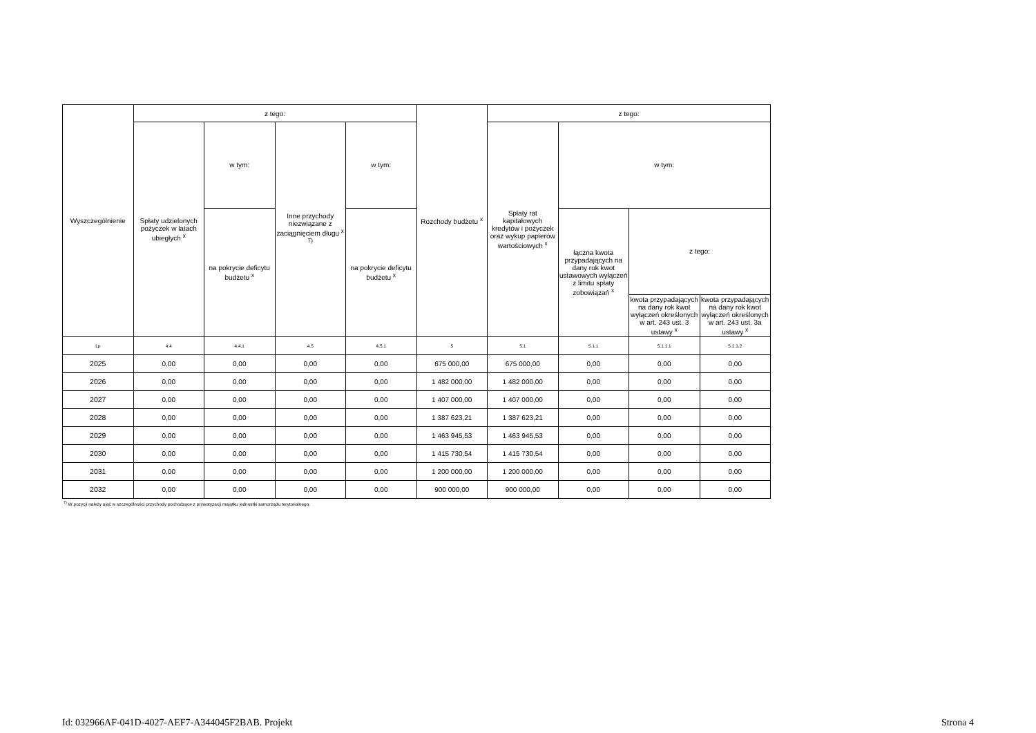| Wyszczególnienie | z tego: | | | | Rozchody budżetu <sup>x</sup> | z tego: | | | |
| --- | --- | --- | --- | --- | --- | --- | --- | --- | --- |
| | Spłaty udzielonych pożyczek w latach ubiegłych <sup>x</sup> | w tym: | Inne przychody niezwiązane z zaciągnięciem długu <sup>x 7)</sup> | w tym: | | Spłaty rat kapitałowych kredytów i pożyczek oraz wykup papierów wartościowych <sup>x</sup> | w tym: | | |
| | | na pokrycie deficytu budżetu <sup>x</sup> | | na pokrycie deficytu budżetu <sup>x</sup> | | | łączna kwota przypadających na dany rok kwot ustawowych wyłączeń z limitu spłaty zobowiązań <sup>x</sup> | z tego: | |
| | | | | | | | | kwota przypadających na dany rok kwot wyłączeń określonych w art. 243 ust. 3 ustawy <sup>x</sup> | kwota przypadających na dany rok kwot wyłączeń określonych w art. 243 ust. 3a ustawy <sup>x</sup> |
| Lp | 4.4 | 4.4.1 | 4.5 | 4.5.1 | 5 | 5.1 | 5.1.1 | 5.1.1.1 | 5.1.1.2 |
| 2025 | 0,00 | 0,00 | 0,00 | 0,00 | 675 000,00 | 675 000,00 | 0,00 | 0,00 | 0,00 |
| 2026 | 0,00 | 0,00 | 0,00 | 0,00 | 1 482 000,00 | 1 482 000,00 | 0,00 | 0,00 | 0,00 |
| 2027 | 0,00 | 0,00 | 0,00 | 0,00 | 1 407 000,00 | 1 407 000,00 | 0,00 | 0,00 | 0,00 |
| 2028 | 0,00 | 0,00 | 0,00 | 0,00 | 1 387 623,21 | 1 387 623,21 | 0,00 | 0,00 | 0,00 |
| 2029 | 0,00 | 0,00 | 0,00 | 0,00 | 1 463 945,53 | 1 463 945,53 | 0,00 | 0,00 | 0,00 |
| 2030 | 0,00 | 0,00 | 0,00 | 0,00 | 1 415 730,54 | 1 415 730,54 | 0,00 | 0,00 | 0,00 |
| 2031 | 0,00 | 0,00 | 0,00 | 0,00 | 1 200 000,00 | 1 200 000,00 | 0,00 | 0,00 | 0,00 |
| 2032 | 0,00 | 0,00 | 0,00 | 0,00 | 900 000,00 | 900 000,00 | 0,00 | 0,00 | 0,00 |
<sup>7)</sup> W pozycji należy ująć w szczególności przychody pochodzące z prywatyzacji majątku jednostki samorządu terytorialnego.
Id: 032966AF-041D-4027-AEF7-A344045F2BAB. Projekt Strona 4